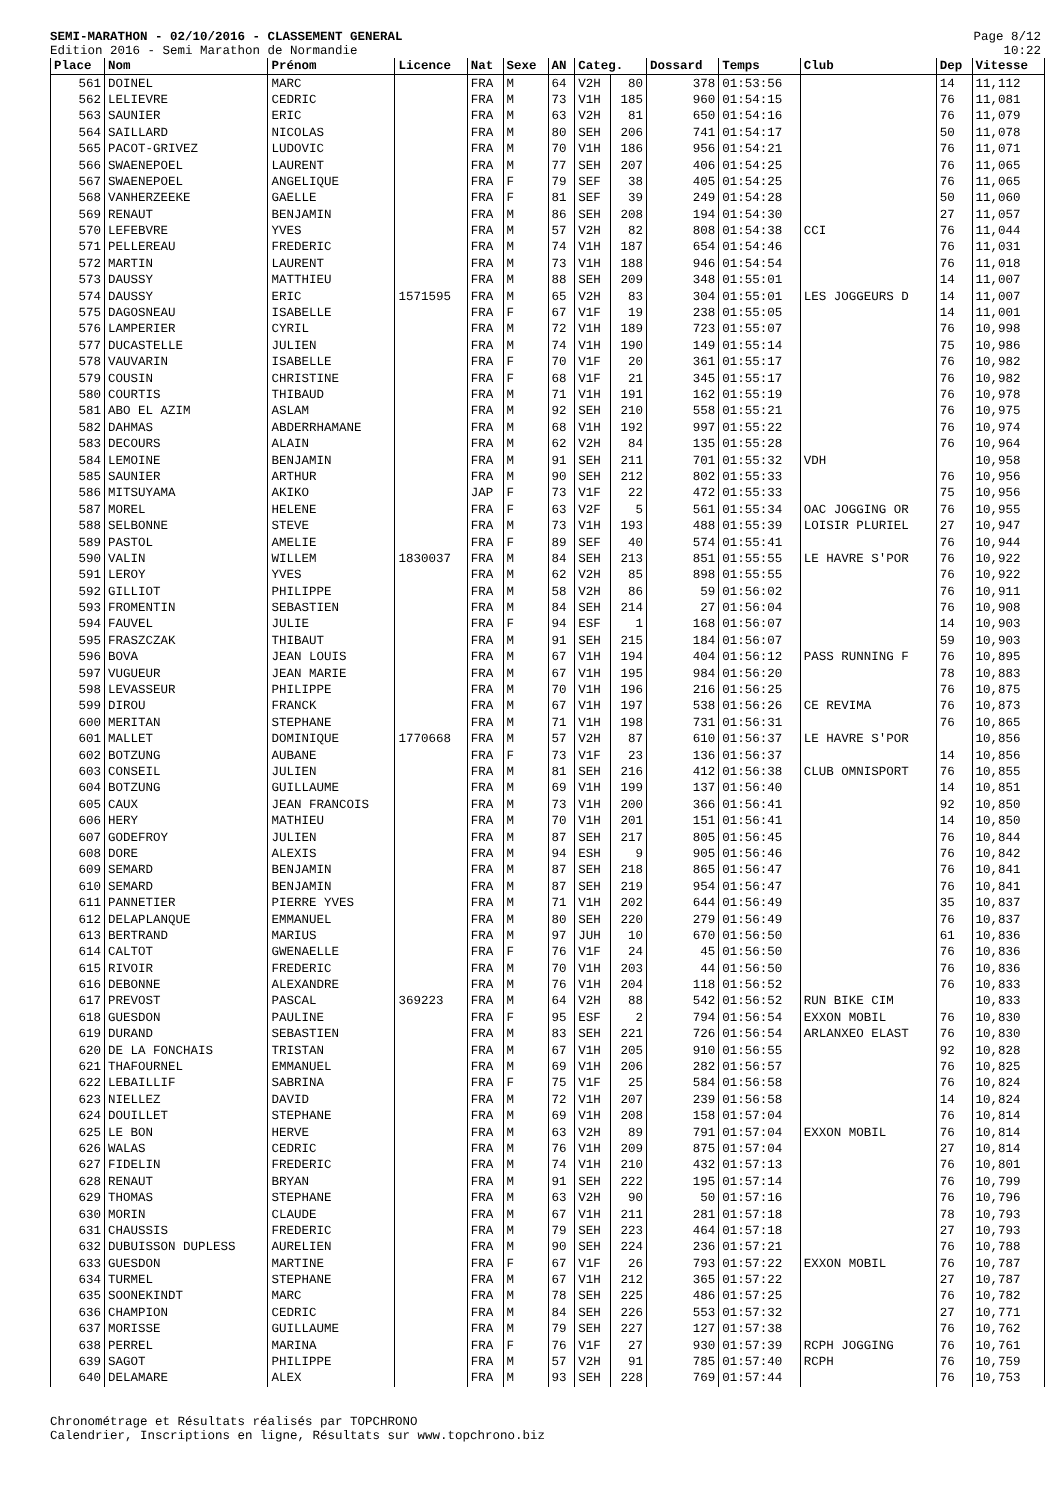SEMI-MARATHON - 02/10/2016 - CLASSEMENT GENERAL
Edition 2016 - Semi Marathon de Normandie
Page 8/12
10:22
| Place | Nom | Prénom | Licence | Nat | Sexe | AN | Categ. | | Dossard | Temps | Club | Dep | Vitesse |
| --- | --- | --- | --- | --- | --- | --- | --- | --- | --- | --- | --- | --- | --- |
| 561 | DOINEL | MARC | | FRA | M | 64 | V2H | 80 | 378 | 01:53:56 | | 14 | 11,112 |
| 562 | LELIEVRE | CEDRIC | | FRA | M | 73 | V1H | 185 | 960 | 01:54:15 | | 76 | 11,081 |
| 563 | SAUNIER | ERIC | | FRA | M | 63 | V2H | 81 | 650 | 01:54:16 | | 76 | 11,079 |
| 564 | SAILLARD | NICOLAS | | FRA | M | 80 | SEH | 206 | 741 | 01:54:17 | | 50 | 11,078 |
| 565 | PACOT-GRIVEZ | LUDOVIC | | FRA | M | 70 | V1H | 186 | 956 | 01:54:21 | | 76 | 11,071 |
| 566 | SWAENEPOEL | LAURENT | | FRA | M | 77 | SEH | 207 | 406 | 01:54:25 | | 76 | 11,065 |
| 567 | SWAENEPOEL | ANGELIQUE | | FRA | F | 79 | SEF | 38 | 405 | 01:54:25 | | 76 | 11,065 |
| 568 | VANHERZEEKE | GAELLE | | FRA | F | 81 | SEF | 39 | 249 | 01:54:28 | | 50 | 11,060 |
| 569 | RENAUT | BENJAMIN | | FRA | M | 86 | SEH | 208 | 194 | 01:54:30 | | 27 | 11,057 |
| 570 | LEFEBVRE | YVES | | FRA | M | 57 | V2H | 82 | 808 | 01:54:38 | CCI | 76 | 11,044 |
| 571 | PELLEREAU | FREDERIC | | FRA | M | 74 | V1H | 187 | 654 | 01:54:46 | | 76 | 11,031 |
| 572 | MARTIN | LAURENT | | FRA | M | 73 | V1H | 188 | 946 | 01:54:54 | | 76 | 11,018 |
| 573 | DAUSSY | MATTHIEU | | FRA | M | 88 | SEH | 209 | 348 | 01:55:01 | | 14 | 11,007 |
| 574 | DAUSSY | ERIC | 1571595 | FRA | M | 65 | V2H | 83 | 304 | 01:55:01 | LES JOGGEURS D | 14 | 11,007 |
| 575 | DAGOSNEAU | ISABELLE | | FRA | F | 67 | V1F | 19 | 238 | 01:55:05 | | 14 | 11,001 |
| 576 | LAMPERIER | CYRIL | | FRA | M | 72 | V1H | 189 | 723 | 01:55:07 | | 76 | 10,998 |
| 577 | DUCASTELLE | JULIEN | | FRA | M | 74 | V1H | 190 | 149 | 01:55:14 | | 75 | 10,986 |
| 578 | VAUVARIN | ISABELLE | | FRA | F | 70 | V1F | 20 | 361 | 01:55:17 | | 76 | 10,982 |
| 579 | COUSIN | CHRISTINE | | FRA | F | 68 | V1F | 21 | 345 | 01:55:17 | | 76 | 10,982 |
| 580 | COURTIS | THIBAUD | | FRA | M | 71 | V1H | 191 | 162 | 01:55:19 | | 76 | 10,978 |
| 581 | ABO EL AZIM | ASLAM | | FRA | M | 92 | SEH | 210 | 558 | 01:55:21 | | 76 | 10,975 |
| 582 | DAHMAS | ABDERRHAMANE | | FRA | M | 68 | V1H | 192 | 997 | 01:55:22 | | 76 | 10,974 |
| 583 | DECOURS | ALAIN | | FRA | M | 62 | V2H | 84 | 135 | 01:55:28 | | 76 | 10,964 |
| 584 | LEMOINE | BENJAMIN | | FRA | M | 91 | SEH | 211 | 701 | 01:55:32 | VDH | | 10,958 |
| 585 | SAUNIER | ARTHUR | | FRA | M | 90 | SEH | 212 | 802 | 01:55:33 | | 76 | 10,956 |
| 586 | MITSUYAMA | AKIKO | | JAP | F | 73 | V1F | 22 | 472 | 01:55:33 | | 75 | 10,956 |
| 587 | MOREL | HELENE | | FRA | F | 63 | V2F | 5 | 561 | 01:55:34 | OAC JOGGING OR | 76 | 10,955 |
| 588 | SELBONNE | STEVE | | FRA | M | 73 | V1H | 193 | 488 | 01:55:39 | LOISIR PLURIEL | 27 | 10,947 |
| 589 | PASTOL | AMELIE | | FRA | F | 89 | SEF | 40 | 574 | 01:55:41 | | 76 | 10,944 |
| 590 | VALIN | WILLEM | 1830037 | FRA | M | 84 | SEH | 213 | 851 | 01:55:55 | LE HAVRE S'POR | 76 | 10,922 |
| 591 | LEROY | YVES | | FRA | M | 62 | V2H | 85 | 898 | 01:55:55 | | 76 | 10,922 |
| 592 | GILLIOT | PHILIPPE | | FRA | M | 58 | V2H | 86 | 59 | 01:56:02 | | 76 | 10,911 |
| 593 | FROMENTIN | SEBASTIEN | | FRA | M | 84 | SEH | 214 | 27 | 01:56:04 | | 76 | 10,908 |
| 594 | FAUVEL | JULIE | | FRA | F | 94 | ESF | 1 | 168 | 01:56:07 | | 14 | 10,903 |
| 595 | FRASZCZAK | THIBAUT | | FRA | M | 91 | SEH | 215 | 184 | 01:56:07 | | 59 | 10,903 |
| 596 | BOVA | JEAN LOUIS | | FRA | M | 67 | V1H | 194 | 404 | 01:56:12 | PASS RUNNING F | 76 | 10,895 |
| 597 | VUGUEUR | JEAN MARIE | | FRA | M | 67 | V1H | 195 | 984 | 01:56:20 | | 78 | 10,883 |
| 598 | LEVASSEUR | PHILIPPE | | FRA | M | 70 | V1H | 196 | 216 | 01:56:25 | | 76 | 10,875 |
| 599 | DIROU | FRANCK | | FRA | M | 67 | V1H | 197 | 538 | 01:56:26 | CE REVIMA | 76 | 10,873 |
| 600 | MERITAN | STEPHANE | | FRA | M | 71 | V1H | 198 | 731 | 01:56:31 | | 76 | 10,865 |
| 601 | MALLET | DOMINIQUE | 1770668 | FRA | M | 57 | V2H | 87 | 610 | 01:56:37 | LE HAVRE S'POR | | 10,856 |
| 602 | BOTZUNG | AUBANE | | FRA | F | 73 | V1F | 23 | 136 | 01:56:37 | | 14 | 10,856 |
| 603 | CONSEIL | JULIEN | | FRA | M | 81 | SEH | 216 | 412 | 01:56:38 | CLUB OMNISPORT | 76 | 10,855 |
| 604 | BOTZUNG | GUILLAUME | | FRA | M | 69 | V1H | 199 | 137 | 01:56:40 | | 14 | 10,851 |
| 605 | CAUX | JEAN FRANCOIS | | FRA | M | 73 | V1H | 200 | 366 | 01:56:41 | | 92 | 10,850 |
| 606 | HERY | MATHIEU | | FRA | M | 70 | V1H | 201 | 151 | 01:56:41 | | 14 | 10,850 |
| 607 | GODEFROY | JULIEN | | FRA | M | 87 | SEH | 217 | 805 | 01:56:45 | | 76 | 10,844 |
| 608 | DORE | ALEXIS | | FRA | M | 94 | ESH | 9 | 905 | 01:56:46 | | 76 | 10,842 |
| 609 | SEMARD | BENJAMIN | | FRA | M | 87 | SEH | 218 | 865 | 01:56:47 | | 76 | 10,841 |
| 610 | SEMARD | BENJAMIN | | FRA | M | 87 | SEH | 219 | 954 | 01:56:47 | | 76 | 10,841 |
| 611 | PANNETIER | PIERRE YVES | | FRA | M | 71 | V1H | 202 | 644 | 01:56:49 | | 35 | 10,837 |
| 612 | DELAPLANQUE | EMMANUEL | | FRA | M | 80 | SEH | 220 | 279 | 01:56:49 | | 76 | 10,837 |
| 613 | BERTRAND | MARIUS | | FRA | M | 97 | JUH | 10 | 670 | 01:56:50 | | 61 | 10,836 |
| 614 | CALTOT | GWENAELLE | | FRA | F | 76 | V1F | 24 | 45 | 01:56:50 | | 76 | 10,836 |
| 615 | RIVOIR | FREDERIC | | FRA | M | 70 | V1H | 203 | 44 | 01:56:50 | | 76 | 10,836 |
| 616 | DEBONNE | ALEXANDRE | | FRA | M | 76 | V1H | 204 | 118 | 01:56:52 | | 76 | 10,833 |
| 617 | PREVOST | PASCAL | 369223 | FRA | M | 64 | V2H | 88 | 542 | 01:56:52 | RUN BIKE CIM | | 10,833 |
| 618 | GUESDON | PAULINE | | FRA | F | 95 | ESF | 2 | 794 | 01:56:54 | EXXON MOBIL | 76 | 10,830 |
| 619 | DURAND | SEBASTIEN | | FRA | M | 83 | SEH | 221 | 726 | 01:56:54 | ARLANXEO ELAST | 76 | 10,830 |
| 620 | DE LA FONCHAIS | TRISTAN | | FRA | M | 67 | V1H | 205 | 910 | 01:56:55 | | 92 | 10,828 |
| 621 | THAFOURNEL | EMMANUEL | | FRA | M | 69 | V1H | 206 | 282 | 01:56:57 | | 76 | 10,825 |
| 622 | LEBAILLIF | SABRINA | | FRA | F | 75 | V1F | 25 | 584 | 01:56:58 | | 76 | 10,824 |
| 623 | NIELLEZ | DAVID | | FRA | M | 72 | V1H | 207 | 239 | 01:56:58 | | 14 | 10,824 |
| 624 | DOUILLET | STEPHANE | | FRA | M | 69 | V1H | 208 | 158 | 01:57:04 | | 76 | 10,814 |
| 625 | LE BON | HERVE | | FRA | M | 63 | V2H | 89 | 791 | 01:57:04 | EXXON MOBIL | 76 | 10,814 |
| 626 | WALAS | CEDRIC | | FRA | M | 76 | V1H | 209 | 875 | 01:57:04 | | 27 | 10,814 |
| 627 | FIDELIN | FREDERIC | | FRA | M | 74 | V1H | 210 | 432 | 01:57:13 | | 76 | 10,801 |
| 628 | RENAUT | BRYAN | | FRA | M | 91 | SEH | 222 | 195 | 01:57:14 | | 76 | 10,799 |
| 629 | THOMAS | STEPHANE | | FRA | M | 63 | V2H | 90 | 50 | 01:57:16 | | 76 | 10,796 |
| 630 | MORIN | CLAUDE | | FRA | M | 67 | V1H | 211 | 281 | 01:57:18 | | 78 | 10,793 |
| 631 | CHAUSSIS | FREDERIC | | FRA | M | 79 | SEH | 223 | 464 | 01:57:18 | | 27 | 10,793 |
| 632 | DUBUISSON DUPLESS | AURELIEN | | FRA | M | 90 | SEH | 224 | 236 | 01:57:21 | | 76 | 10,788 |
| 633 | GUESDON | MARTINE | | FRA | F | 67 | V1F | 26 | 793 | 01:57:22 | EXXON MOBIL | 76 | 10,787 |
| 634 | TURMEL | STEPHANE | | FRA | M | 67 | V1H | 212 | 365 | 01:57:22 | | 27 | 10,787 |
| 635 | SOONEKINDT | MARC | | FRA | M | 78 | SEH | 225 | 486 | 01:57:25 | | 76 | 10,782 |
| 636 | CHAMPION | CEDRIC | | FRA | M | 84 | SEH | 226 | 553 | 01:57:32 | | 27 | 10,771 |
| 637 | MORISSE | GUILLAUME | | FRA | M | 79 | SEH | 227 | 127 | 01:57:38 | | 76 | 10,762 |
| 638 | PERREL | MARINA | | FRA | F | 76 | V1F | 27 | 930 | 01:57:39 | RCPH JOGGING | 76 | 10,761 |
| 639 | SAGOT | PHILIPPE | | FRA | M | 57 | V2H | 91 | 785 | 01:57:40 | RCPH | 76 | 10,759 |
| 640 | DELAMARE | ALEX | | FRA | M | 93 | SEH | 228 | 769 | 01:57:44 | | 76 | 10,753 |
Chronométrage et Résultats réalisés par TOPCHRONO
Calendrier, Inscriptions en ligne, Résultats sur www.topchrono.biz